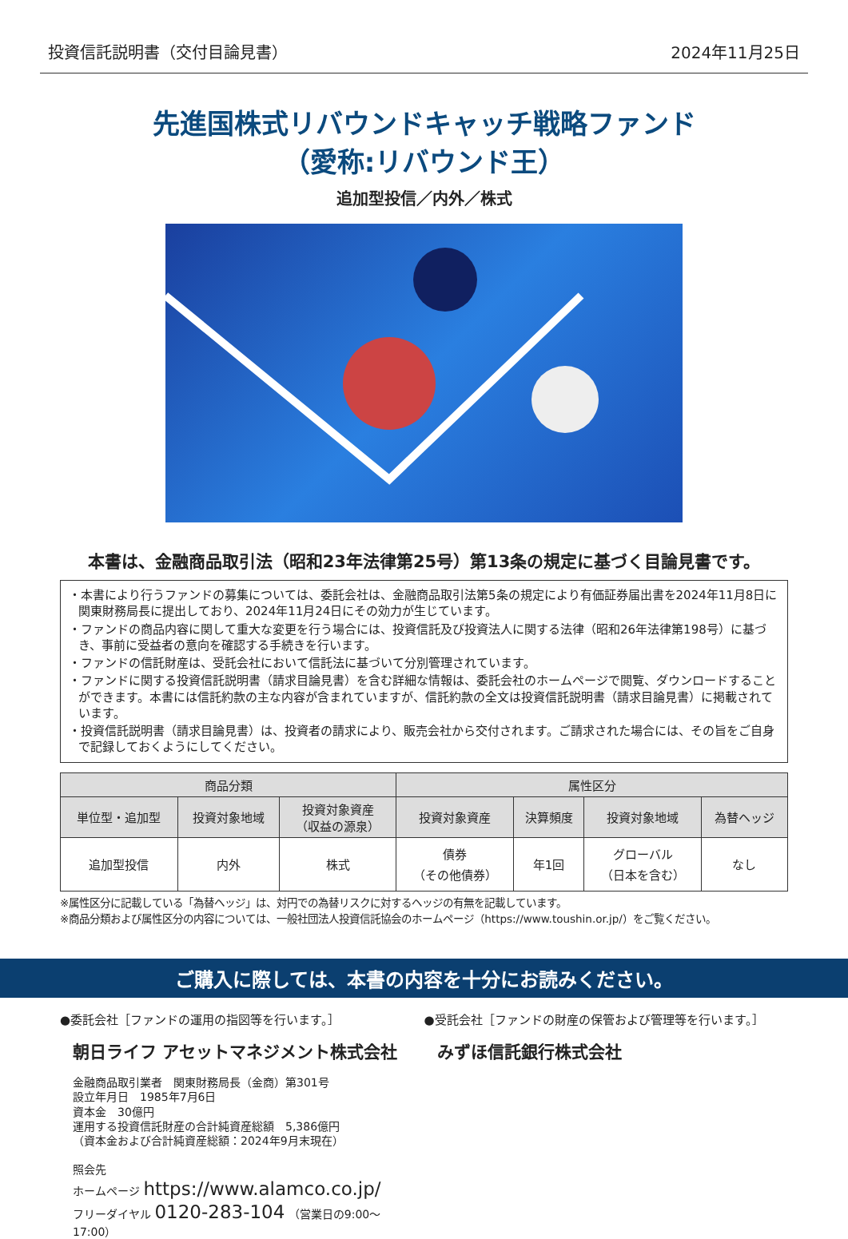投資信託説明書（交付目論見書） 2024年11月25日
先進国株式リバウンドキャッチ戦略ファンド
（愛称:リバウンド王）
追加型投信／内外／株式
本書は、金融商品取引法（昭和23年法律第25号）第13条の規定に基づく目論見書です。
・本書により行うファンドの募集については、委託会社は、金融商品取引法第5条の規定により有価証券届出書を2024年11月8日に関東財務局長に提出しており、2024年11月24日にその効力が生じています。
・ファンドの商品内容に関して重大な変更を行う場合には、投資信託及び投資法人に関する法律（昭和26年法律第198号）に基づき、事前に受益者の意向を確認する手続きを行います。
・ファンドの信託財産は、受託会社において信託法に基づいて分別管理されています。
・ファンドに関する投資信託説明書（請求目論見書）を含む詳細な情報は、委託会社のホームページで閲覧、ダウンロードすることができます。本書には信託約款の主な内容が含まれていますが、信託約款の全文は投資信託説明書（請求目論見書）に掲載されています。
・投資信託説明書（請求目論見書）は、投資者の請求により、販売会社から交付されます。ご請求された場合には、その旨をご自身で記録しておくようにしてください。
| 商品分類 | | | 属性区分 | | | |
| --- | --- | --- | --- | --- | --- | --- |
| 単位型・追加型 | 投資対象地域 | 投資対象資産 （収益の源泉） | 投資対象資産 | 決算頻度 | 投資対象地域 | 為替ヘッジ |
| 追加型投信 | 内外 | 株式 | 債券 （その他債券） | 年1回 | グローバル （日本を含む） | なし |
※属性区分に記載している「為替ヘッジ」は、対円での為替リスクに対するヘッジの有無を記載しています。
※商品分類および属性区分の内容については、一般社団法人投資信託協会のホームページ（https://www.toushin.or.jp/）をご覧ください。
ご購入に際しては、本書の内容を十分にお読みください。
●委託会社［ファンドの運用の指図等を行います。］
朝日ライフ アセットマネジメント株式会社
金融商品取引業者　関東財務局長（金商）第301号
設立年月日　1985年7月6日
資本金　30億円
運用する投資信託財産の合計純資産総額　5,386億円
（資本金および合計純資産総額：2024年9月末現在）
照会先
ホームページ https://www.alamco.co.jp/
フリーダイヤル 0120-283-104 （営業日の9:00～17:00）
●受託会社［ファンドの財産の保管および管理等を行います。］
みずほ信託銀行株式会社